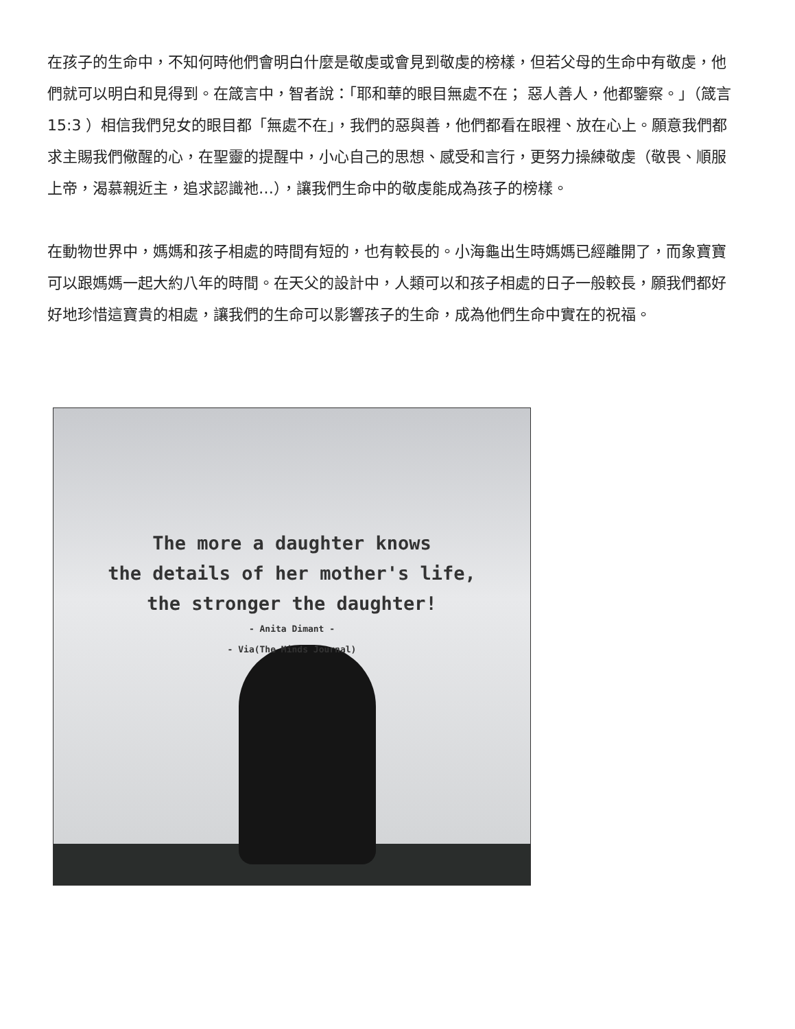在孩子的生命中，不知何時他們會明白什麼是敬虔或會見到敬虔的榜樣，但若父母的生命中有敬虔，他們就可以明白和見得到。在箴言中，智者說：「耶和華的眼目無處不在； 惡人善人，他都鑒察。」（箴言 15:3 ）相信我們兒女的眼目都「無處不在」，我們的惡與善，他們都看在眼裡、放在心上。願意我們都求主賜我們儆醒的心，在聖靈的提醒中，小心自己的思想、感受和言行，更努力操練敬虔（敬畏、順服上帝，渴慕親近主，追求認識祂…），讓我們生命中的敬虔能成為孩子的榜樣。
在動物世界中，媽媽和孩子相處的時間有短的，也有較長的。小海龜出生時媽媽已經離開了，而象寶寶可以跟媽媽一起大約八年的時間。在天父的設計中，人類可以和孩子相處的日子一般較長，願我們都好好地珍惜這寶貴的相處，讓我們的生命可以影響孩子的生命，成為他們生命中實在的祝福。
The more a daughter knows
the details of her mother's life,
the stronger the daughter!
- Anita Dimant -
- Via(The Minds Journal)